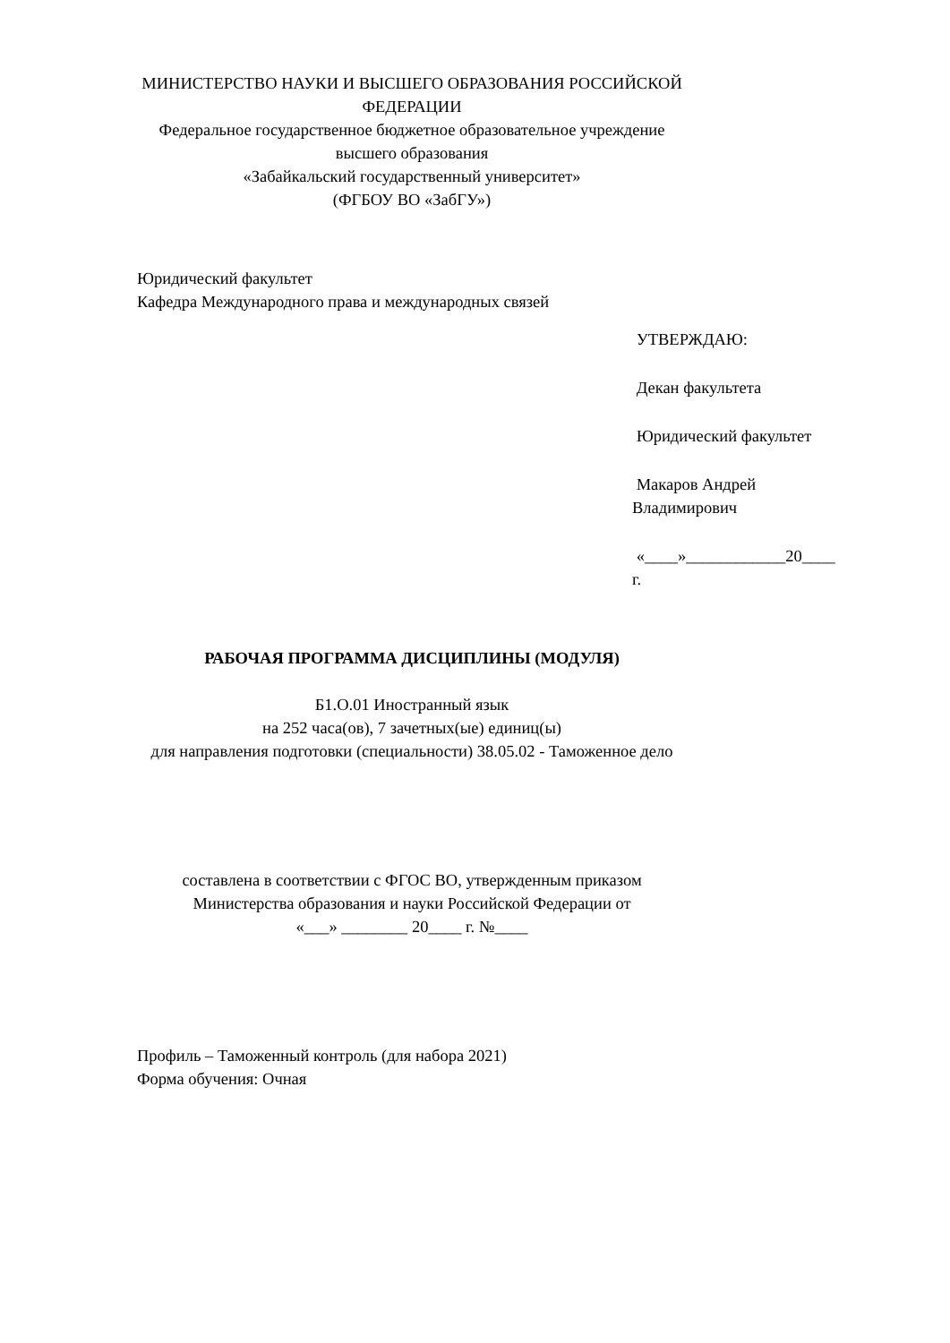МИНИСТЕРСТВО НАУКИ И ВЫСШЕГО ОБРАЗОВАНИЯ РОССИЙСКОЙ
ФЕДЕРАЦИИ
Федеральное государственное бюджетное образовательное учреждение
высшего образования
«Забайкальский государственный университет»
(ФГБОУ ВО «ЗабГУ»)
Юридический факультет
Кафедра Международного права и международных связей
УТВЕРЖДАЮ:
Декан факультета
Юридический факультет
Макаров Андрей
Владимирович
«____»____________20____
г.
РАБОЧАЯ ПРОГРАММА ДИСЦИПЛИНЫ (МОДУЛЯ)
Б1.О.01 Иностранный язык
на 252 часа(ов), 7 зачетных(ые) единиц(ы)
для направления подготовки (специальности) 38.05.02 - Таможенное дело
составлена в соответствии с ФГОС ВО, утвержденным приказом
Министерства образования и науки Российской Федерации от
«___» ________ 20____ г. №____
Профиль – Таможенный контроль (для набора 2021)
Форма обучения: Очная